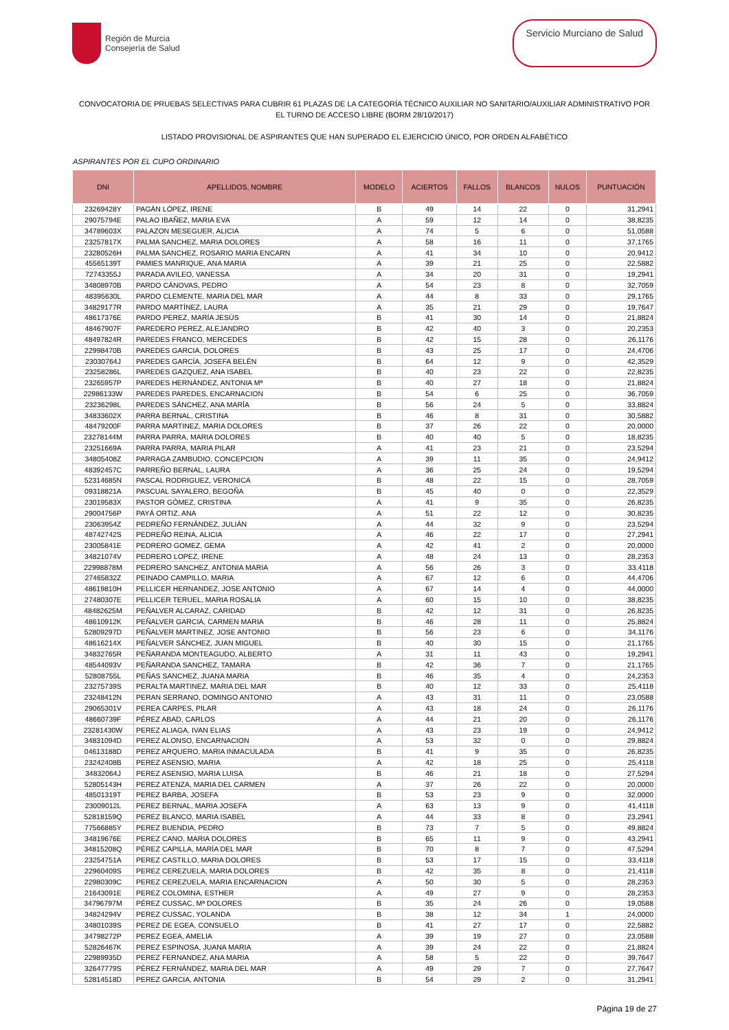Región de Murcia
Consejería de Salud
Servicio Murciano de Salud
CONVOCATORIA DE PRUEBAS SELECTIVAS PARA CUBRIR 61 PLAZAS DE LA CATEGORÍA TÉCNICO AUXILIAR NO SANITARIO/AUXILIAR ADMINISTRATIVO POR EL TURNO DE ACCESO LIBRE (BORM 28/10/2017)
LISTADO PROVISIONAL DE ASPIRANTES QUE HAN SUPERADO EL EJERCICIO ÚNICO, POR ORDEN ALFABÉTICO
ASPIRANTES POR EL CUPO ORDINARIO
| DNI | APELLIDOS, NOMBRE | MODELO | ACIERTOS | FALLOS | BLANCOS | NULOS | PUNTUACIÓN |
| --- | --- | --- | --- | --- | --- | --- | --- |
| 23269428Y | PAGÁN LÓPEZ, IRENE | B | 49 | 14 | 22 | 0 | 31,2941 |
| 29075794E | PALAO IBAÑEZ, MARIA EVA | A | 59 | 12 | 14 | 0 | 38,8235 |
| 34789603X | PALAZON MESEGUER, ALICIA | A | 74 | 5 | 6 | 0 | 51,0588 |
| 23257817X | PALMA SANCHEZ, MARIA DOLORES | A | 58 | 16 | 11 | 0 | 37,1765 |
| 23280526H | PALMA SANCHEZ, ROSARIO MARIA ENCARN | A | 41 | 34 | 10 | 0 | 20,9412 |
| 45565139T | PAMIES MANRIQUE, ANA MARIA | A | 39 | 21 | 25 | 0 | 22,5882 |
| 72743355J | PARADA AVILEO, VANESSA | A | 34 | 20 | 31 | 0 | 19,2941 |
| 34808970B | PARDO CÁNOVAS, PEDRO | A | 54 | 23 | 8 | 0 | 32,7059 |
| 48395630L | PARDO CLEMENTE, MARIA DEL MAR | A | 44 | 8 | 33 | 0 | 29,1765 |
| 34829177R | PARDO MARTÍNEZ, LAURA | A | 35 | 21 | 29 | 0 | 19,7647 |
| 48617376E | PARDO PEREZ, MARÍA JESÚS | B | 41 | 30 | 14 | 0 | 21,8824 |
| 48467907F | PAREDERO PEREZ, ALEJANDRO | B | 42 | 40 | 3 | 0 | 20,2353 |
| 48497824R | PAREDES FRANCO, MERCEDES | B | 42 | 15 | 28 | 0 | 26,1176 |
| 22998470B | PAREDES GARCIA, DOLORES | B | 43 | 25 | 17 | 0 | 24,4706 |
| 23030764J | PAREDES GARCÍA, JOSEFA BELÉN | B | 64 | 12 | 9 | 0 | 42,3529 |
| 23258286L | PAREDES GAZQUEZ, ANA ISABEL | B | 40 | 23 | 22 | 0 | 22,8235 |
| 23265957P | PAREDES HERNÁNDEZ, ANTONIA Mª | B | 40 | 27 | 18 | 0 | 21,8824 |
| 22986133W | PAREDES PAREDES, ENCARNACION | B | 54 | 6 | 25 | 0 | 36,7059 |
| 23236298L | PAREDES SÁNCHEZ, ANA MARÍA | B | 56 | 24 | 5 | 0 | 33,8824 |
| 34833602X | PARRA BERNAL, CRISTINA | B | 46 | 8 | 31 | 0 | 30,5882 |
| 48479200F | PARRA MARTINEZ, MARIA DOLORES | B | 37 | 26 | 22 | 0 | 20,0000 |
| 23278144M | PARRA PARRA, MARIA DOLORES | B | 40 | 40 | 5 | 0 | 18,8235 |
| 23251669A | PARRA PARRA, MARIA PILAR | A | 41 | 23 | 21 | 0 | 23,5294 |
| 34805408Z | PARRAGA ZAMBUDIO, CONCEPCION | A | 39 | 11 | 35 | 0 | 24,9412 |
| 48392457C | PARREÑO BERNAL, LAURA | A | 36 | 25 | 24 | 0 | 19,5294 |
| 52314685N | PASCAL RODRIGUEZ, VERONICA | B | 48 | 22 | 15 | 0 | 28,7059 |
| 09318821A | PASCUAL SAYALERO, BEGOÑA | B | 45 | 40 | 0 | 0 | 22,3529 |
| 23019583X | PASTOR GÓMEZ, CRISTINA | A | 41 | 9 | 35 | 0 | 26,8235 |
| 29004756P | PAYÁ ORTIZ, ANA | A | 51 | 22 | 12 | 0 | 30,8235 |
| 23063954Z | PEDREÑO FERNÁNDEZ, JULIÁN | A | 44 | 32 | 9 | 0 | 23,5294 |
| 48742742S | PEDREÑO REINA, ALICIA | A | 46 | 22 | 17 | 0 | 27,2941 |
| 23005841E | PEDRERO GOMEZ, GEMA | A | 42 | 41 | 2 | 0 | 20,0000 |
| 34821074V | PEDRERO LOPEZ, IRENE | A | 48 | 24 | 13 | 0 | 28,2353 |
| 22998878M | PEDRERO SANCHEZ, ANTONIA MARIA | A | 56 | 26 | 3 | 0 | 33,4118 |
| 27465832Z | PEINADO CAMPILLO, MARIA | A | 67 | 12 | 6 | 0 | 44,4706 |
| 48619810H | PELLICER HERNANDEZ, JOSE ANTONIO | A | 67 | 14 | 4 | 0 | 44,0000 |
| 27480307E | PELLICER TERUEL, MARIA ROSALIA | A | 60 | 15 | 10 | 0 | 38,8235 |
| 48482625M | PEÑALVER ALCARAZ, CARIDAD | B | 42 | 12 | 31 | 0 | 26,8235 |
| 48610912K | PEÑALVER GARCIA, CARMEN MARIA | B | 46 | 28 | 11 | 0 | 25,8824 |
| 52809297D | PEÑALVER MARTINEZ, JOSE ANTONIO | B | 56 | 23 | 6 | 0 | 34,1176 |
| 48616214X | PEÑALVER SÁNCHEZ, JUAN MIGUEL | B | 40 | 30 | 15 | 0 | 21,1765 |
| 34832765R | PEÑARANDA MONTEAGUDO, ALBERTO | A | 31 | 11 | 43 | 0 | 19,2941 |
| 48544093V | PEÑARANDA SANCHEZ, TAMARA | B | 42 | 36 | 7 | 0 | 21,1765 |
| 52808755L | PEÑAS SANCHEZ, JUANA MARIA | B | 46 | 35 | 4 | 0 | 24,2353 |
| 23275739S | PERALTA MARTINEZ, MARIA DEL MAR | B | 40 | 12 | 33 | 0 | 25,4118 |
| 23248412N | PERAN SERRANO, DOMINGO ANTONIO | A | 43 | 31 | 11 | 0 | 23,0588 |
| 29065301V | PEREA CARPES, PILAR | A | 43 | 18 | 24 | 0 | 26,1176 |
| 48660739F | PÉREZ ABAD, CARLOS | A | 44 | 21 | 20 | 0 | 26,1176 |
| 23281430W | PEREZ ALIAGA, IVAN ELIAS | A | 43 | 23 | 19 | 0 | 24,9412 |
| 34831094D | PEREZ ALONSO, ENCARNACION | A | 53 | 32 | 0 | 0 | 29,8824 |
| 04613188D | PEREZ ARQUERO, MARIA INMACULADA | B | 41 | 9 | 35 | 0 | 26,8235 |
| 23242408B | PEREZ ASENSIO, MARIA | A | 42 | 18 | 25 | 0 | 25,4118 |
| 34832064J | PEREZ ASENSIO, MARIA LUISA | B | 46 | 21 | 18 | 0 | 27,5294 |
| 52805143H | PEREZ ATENZA, MARIA DEL CARMEN | A | 37 | 26 | 22 | 0 | 20,0000 |
| 48501319T | PEREZ BARBA, JOSEFA | B | 53 | 23 | 9 | 0 | 32,0000 |
| 23009012L | PEREZ BERNAL, MARIA JOSEFA | A | 63 | 13 | 9 | 0 | 41,4118 |
| 52818159Q | PEREZ BLANCO, MARIA ISABEL | A | 44 | 33 | 8 | 0 | 23,2941 |
| 77566885Y | PEREZ BUENDIA, PEDRO | B | 73 | 7 | 5 | 0 | 49,8824 |
| 34819676E | PEREZ CANO, MARIA DOLORES | B | 65 | 11 | 9 | 0 | 43,2941 |
| 34815208Q | PÉREZ CAPILLA, MARÍA DEL MAR | B | 70 | 8 | 7 | 0 | 47,5294 |
| 23254751A | PEREZ CASTILLO, MARIA DOLORES | B | 53 | 17 | 15 | 0 | 33,4118 |
| 22960409S | PEREZ CEREZUELA, MARIA DOLORES | B | 42 | 35 | 8 | 0 | 21,4118 |
| 22980309C | PEREZ CEREZUELA, MARIA ENCARNACION | A | 50 | 30 | 5 | 0 | 28,2353 |
| 21643091E | PEREZ COLOMINA, ESTHER | A | 49 | 27 | 9 | 0 | 28,2353 |
| 34796797M | PÉREZ CUSSAC, Mª DOLORES | B | 35 | 24 | 26 | 0 | 19,0588 |
| 34824294V | PEREZ CUSSAC, YOLANDA | B | 38 | 12 | 34 | 1 | 24,0000 |
| 34801039S | PEREZ DE EGEA, CONSUELO | B | 41 | 27 | 17 | 0 | 22,5882 |
| 34798272P | PEREZ EGEA, AMELIA | A | 39 | 19 | 27 | 0 | 23,0588 |
| 52826467K | PEREZ ESPINOSA, JUANA MARIA | A | 39 | 24 | 22 | 0 | 21,8824 |
| 22989935D | PEREZ FERNANDEZ, ANA MARIA | A | 58 | 5 | 22 | 0 | 39,7647 |
| 32647779S | PÉREZ FERNÁNDEZ, MARIA DEL MAR | A | 49 | 29 | 7 | 0 | 27,7647 |
| 52814518D | PEREZ GARCIA, ANTONIA | B | 54 | 29 | 2 | 0 | 31,2941 |
Página 19 de 27